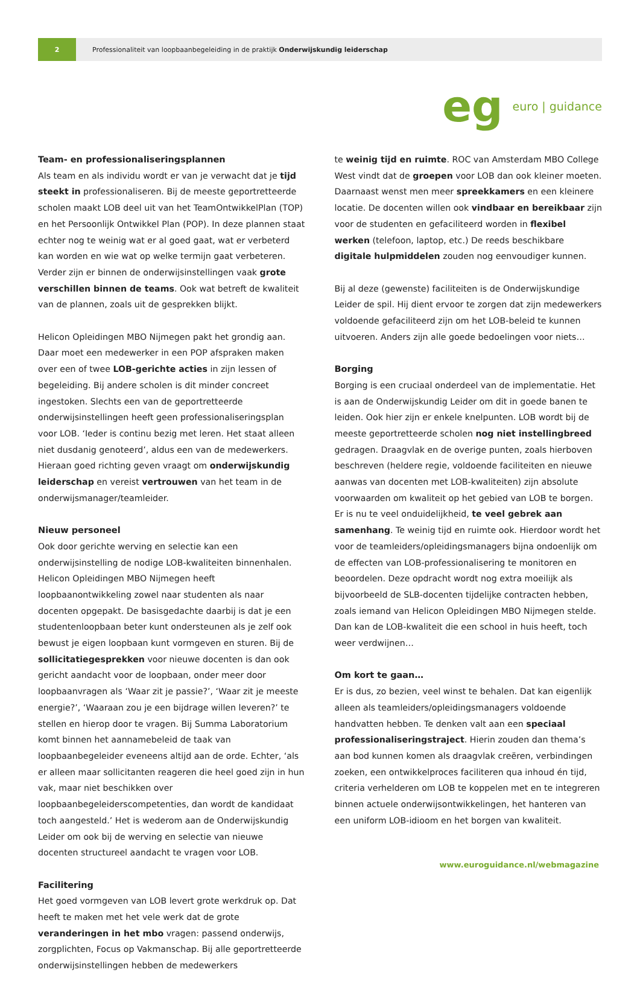2
Professionaliteit van loopbaanbegeleiding in de praktijk Onderwijskundig leiderschap
eg euro | guidance
Team- en professionaliseringsplannen
Als team en als individu wordt er van je verwacht dat je tijd steekt in professionaliseren. Bij de meeste geportretteerde scholen maakt LOB deel uit van het TeamOntwikkelPlan (TOP) en het Persoonlijk Ontwikkel Plan (POP). In deze plannen staat echter nog te weinig wat er al goed gaat, wat er verbeterd kan worden en wie wat op welke termijn gaat verbeteren. Verder zijn er binnen de onderwijsinstellingen vaak grote verschillen binnen de teams. Ook wat betreft de kwaliteit van de plannen, zoals uit de gesprekken blijkt.
Helicon Opleidingen MBO Nijmegen pakt het grondig aan. Daar moet een medewerker in een POP afspraken maken over een of twee LOB-gerichte acties in zijn lessen of begeleiding. Bij andere scholen is dit minder concreet ingestoken. Slechts een van de geportretteerde onderwijsinstellingen heeft geen professionaliseringsplan voor LOB. ‘Ieder is continu bezig met leren. Het staat alleen niet dusdanig genoteerd’, aldus een van de medewerkers. Hieraan goed richting geven vraagt om onderwijskundig leiderschap en vereist vertrouwen van het team in de onderwijsmanager/teamleider.
Nieuw personeel
Ook door gerichte werving en selectie kan een onderwijsinstelling de nodige LOB-kwaliteiten binnenhalen. Helicon Opleidingen MBO Nijmegen heeft loopbaanontwikkeling zowel naar studenten als naar docenten opgepakt. De basisgedachte daarbij is dat je een studentenloopbaan beter kunt ondersteunen als je zelf ook bewust je eigen loopbaan kunt vormgeven en sturen. Bij de sollicitatiegesprekken voor nieuwe docenten is dan ook gericht aandacht voor de loopbaan, onder meer door loopbaanvragen als ‘Waar zit je passie?’, ‘Waar zit je meeste energie?’, ‘Waaraan zou je een bijdrage willen leveren?’ te stellen en hierop door te vragen. Bij Summa Laboratorium komt binnen het aannamebeleid de taak van loopbaanbegeleider eveneens altijd aan de orde. Echter, ‘als er alleen maar sollicitanten reageren die heel goed zijn in hun vak, maar niet beschikken over loopbaanbegeleiderscompetenties, dan wordt de kandidaat toch aangesteld.’ Het is wederom aan de Onderwijskundig Leider om ook bij de werving en selectie van nieuwe docenten structureel aandacht te vragen voor LOB.
Facilitering
Het goed vormgeven van LOB levert grote werkdruk op. Dat heeft te maken met het vele werk dat de grote veranderingen in het mbo vragen: passend onderwijs, zorgplichten, Focus op Vakmanschap. Bij alle geportretteerde onderwijsinstellingen hebben de medewerkers
te weinig tijd en ruimte. ROC van Amsterdam MBO College West vindt dat de groepen voor LOB dan ook kleiner moeten. Daarnaast wenst men meer spreekkamers en een kleinere locatie. De docenten willen ook vindbaar en bereikbaar zijn voor de studenten en gefaciliteerd worden in flexibel werken (telefoon, laptop, etc.) De reeds beschikbare digitale hulpmiddelen zouden nog eenvoudiger kunnen.
Bij al deze (gewenste) faciliteiten is de Onderwijskundige Leider de spil. Hij dient ervoor te zorgen dat zijn medewerkers voldoende gefaciliteerd zijn om het LOB-beleid te kunnen uitvoeren. Anders zijn alle goede bedoelingen voor niets…
Borging
Borging is een cruciaal onderdeel van de implementatie. Het is aan de Onderwijskundig Leider om dit in goede banen te leiden. Ook hier zijn er enkele knelpunten. LOB wordt bij de meeste geportretteerde scholen nog niet instellingbreed gedragen. Draagvlak en de overige punten, zoals hierboven beschreven (heldere regie, voldoende faciliteiten en nieuwe aanwas van docenten met LOB-kwaliteiten) zijn absolute voorwaarden om kwaliteit op het gebied van LOB te borgen. Er is nu te veel onduidelijkheid, te veel gebrek aan samenhang. Te weinig tijd en ruimte ook. Hierdoor wordt het voor de teamleiders/opleidingsmanagers bijna ondoenlijk om de effecten van LOB-professionalisering te monitoren en beoordelen. Deze opdracht wordt nog extra moeilijk als bijvoorbeeld de SLB-docenten tijdelijke contracten hebben, zoals iemand van Helicon Opleidingen MBO Nijmegen stelde. Dan kan de LOB-kwaliteit die een school in huis heeft, toch weer verdwijnen…
Om kort te gaan…
Er is dus, zo bezien, veel winst te behalen. Dat kan eigenlijk alleen als teamleiders/opleidingsmanagers voldoende handvatten hebben. Te denken valt aan een speciaal professionaliseringstraject. Hierin zouden dan thema’s aan bod kunnen komen als draagvlak creëren, verbindingen zoeken, een ontwikkelproces faciliteren qua inhoud én tijd, criteria verhelderen om LOB te koppelen met en te integreren binnen actuele onderwijsontwikkelingen, het hanteren van een uniform LOB-idioom en het borgen van kwaliteit.
www.euroguidance.nl/webmagazine